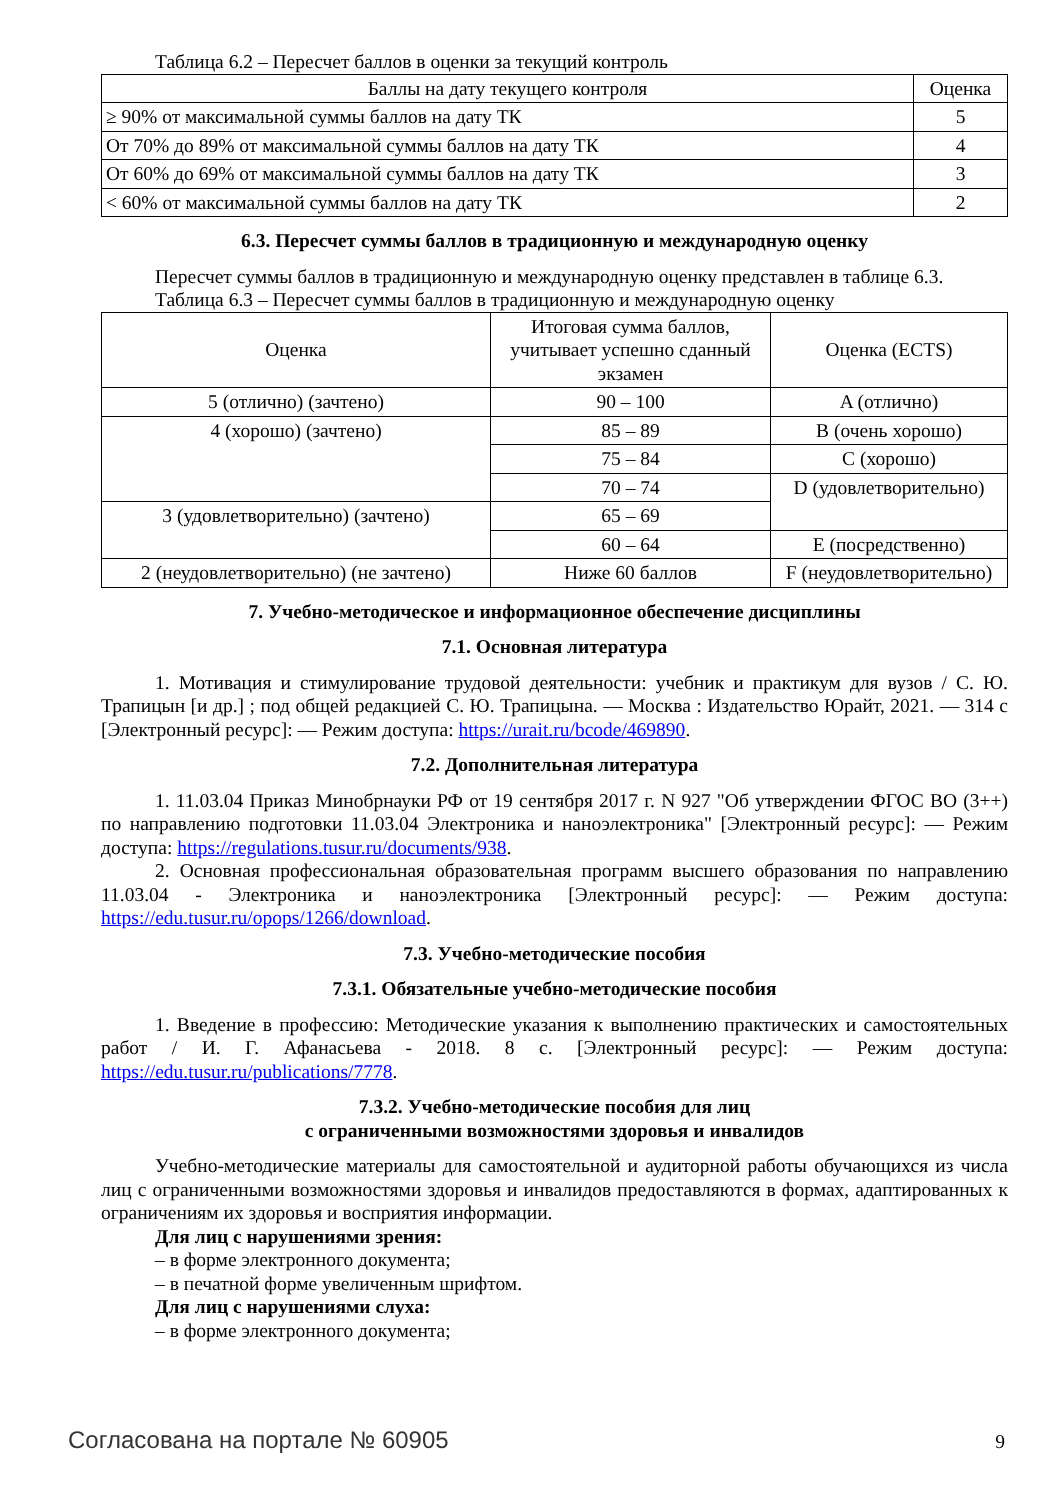Таблица 6.2 – Пересчет баллов в оценки за текущий контроль
| Баллы на дату текущего контроля | Оценка |
| --- | --- |
| ≥ 90% от максимальной суммы баллов на дату ТК | 5 |
| От 70% до 89% от максимальной суммы баллов на дату ТК | 4 |
| От 60% до 69% от максимальной суммы баллов на дату ТК | 3 |
| < 60% от максимальной суммы баллов на дату ТК | 2 |
6.3. Пересчет суммы баллов в традиционную и международную оценку
Пересчет суммы баллов в традиционную и международную оценку представлен в таблице 6.3.
Таблица 6.3 – Пересчет суммы баллов в традиционную и международную оценку
| Оценка | Итоговая сумма баллов, учитывает успешно сданный экзамен | Оценка (ECTS) |
| --- | --- | --- |
| 5 (отлично) (зачтено) | 90 – 100 | A (отлично) |
| 4 (хорошо) (зачтено) | 85 – 89 | B (очень хорошо) |
| | 75 – 84 | C (хорошо) |
| | 70 – 74 | D (удовлетворительно) |
| 3 (удовлетворительно) (зачтено) | 65 – 69 | |
| | 60 – 64 | E (посредственно) |
| 2 (неудовлетворительно) (не зачтено) | Ниже 60 баллов | F (неудовлетворительно) |
7. Учебно-методическое и информационное обеспечение дисциплины
7.1. Основная литература
1. Мотивация и стимулирование трудовой деятельности: учебник и практикум для вузов / С. Ю. Трапицын [и др.] ; под общей редакцией С. Ю. Трапицына. — Москва : Издательство Юрайт, 2021. — 314 с [Электронный ресурс]: — Режим доступа: https://urait.ru/bcode/469890.
7.2. Дополнительная литература
1. 11.03.04 Приказ Минобрнауки РФ от 19 сентября 2017 г. N 927 "Об утверждении ФГОС ВО (3++) по направлению подготовки 11.03.04 Электроника и наноэлектроника" [Электронный ресурс]: — Режим доступа: https://regulations.tusur.ru/documents/938.
2. Основная профессиональная образовательная программ высшего образования по направлению 11.03.04 - Электроника и наноэлектроника [Электронный ресурс]: — Режим доступа: https://edu.tusur.ru/opops/1266/download.
7.3. Учебно-методические пособия
7.3.1. Обязательные учебно-методические пособия
1. Введение в профессию: Методические указания к выполнению практических и самостоятельных работ / И. Г. Афанасьева - 2018. 8 с. [Электронный ресурс]: — Режим доступа: https://edu.tusur.ru/publications/7778.
7.3.2. Учебно-методические пособия для лиц
с ограниченными возможностями здоровья и инвалидов
Учебно-методические материалы для самостоятельной и аудиторной работы обучающихся из числа лиц с ограниченными возможностями здоровья и инвалидов предоставляются в формах, адаптированных к ограничениям их здоровья и восприятия информации.
Для лиц с нарушениями зрения:
– в форме электронного документа;
– в печатной форме увеличенным шрифтом.
Для лиц с нарушениями слуха:
– в форме электронного документа;
Согласована на портале № 60905 9